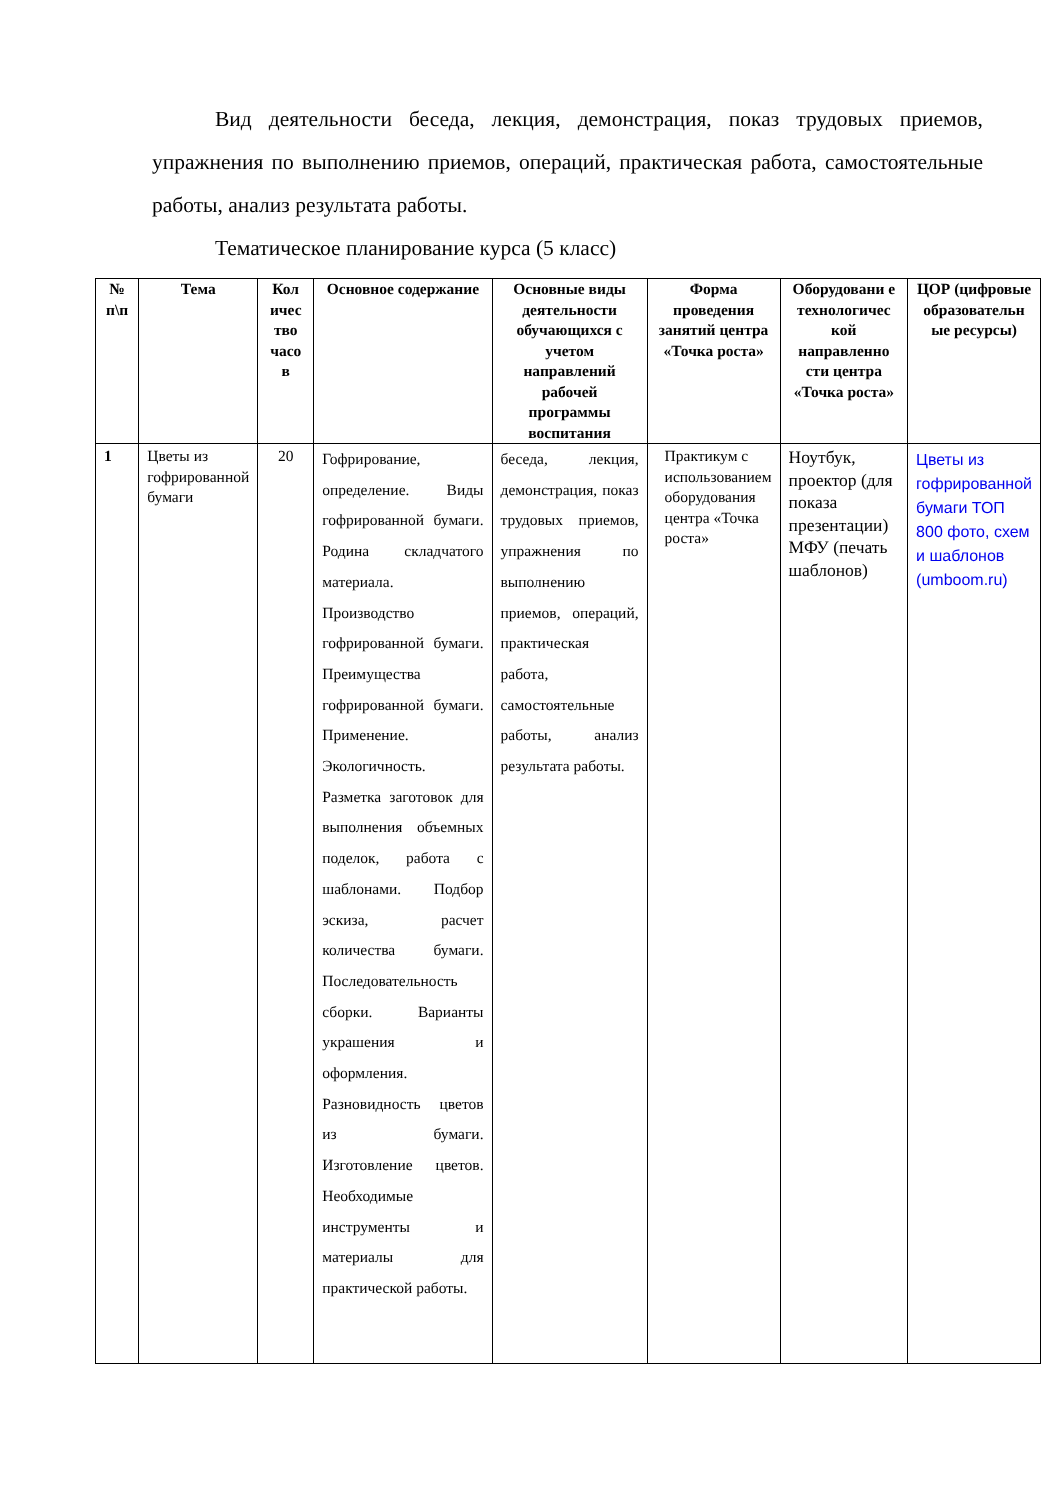Вид деятельности беседа, лекция, демонстрация, показ трудовых приемов, упражнения по выполнению приемов, операций, практическая работа, самостоятельные работы, анализ результата работы.
Тематическое планирование курса (5 класс)
| № п\п | Тема | Кол ичес тво часо в | Основное содержание | Основные виды деятельности обучающихся с учетом направлений рабочей программы воспитания | Форма проведения занятий центра «Точка роста» | Оборудовани е технологичес кой направленно сти центра «Точка роста» | ЦОР (цифровые образовательн ые ресурсы) |
| --- | --- | --- | --- | --- | --- | --- | --- |
| 1 | Цветы из гофрированной бумаги | 20 | Гофрирование, определение. Виды гофрированной бумаги. Родина складчатого материала. Производство гофрированной бумаги. Преимущества гофрированной бумаги. Применение. Экологичность. Разметка заготовок для выполнения объемных поделок, работа с шаблонами. Подбор эскиза, расчет количества бумаги. Последовательность сборки. Варианты украшения и оформления. Разновидность цветов из бумаги. Изготовление цветов. Необходимые инструменты и материалы для практической работы. | беседа, лекция, демонстрация, показ трудовых приемов, упражнения по выполнению приемов, операций, практическая работа, самостоятельные работы, анализ результата работы. | Практикум с использованием оборудования центра «Точка роста» | Ноутбук, проектор (для показа презентации) МФУ (печать шаблонов) | Цветы из гофрированной бумаги ТОП 800 фото, схем и шаблонов (umboom.ru) |